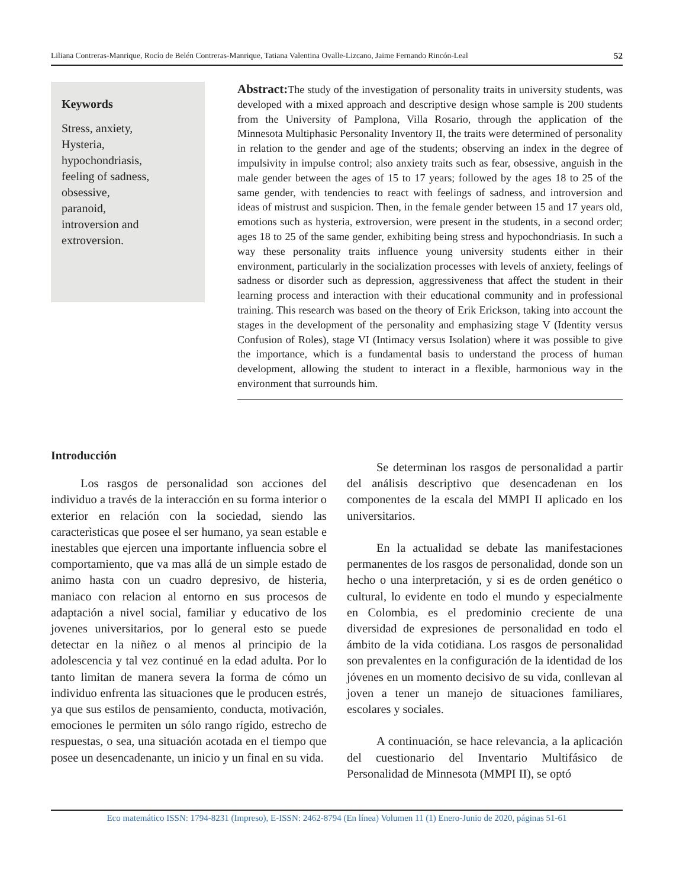Liliana Contreras-Manrique, Rocío de Belén Contreras-Manrique, Tatiana Valentina Ovalle-Lizcano, Jaime Fernando Rincón-Leal 52
Keywords
Stress, anxiety,
Hysteria,
hypochondriasis,
feeling of sadness,
obsessive,
paranoid,
introversion and
extroversion.
Abstract: The study of the investigation of personality traits in university students, was developed with a mixed approach and descriptive design whose sample is 200 students from the University of Pamplona, Villa Rosario, through the application of the Minnesota Multiphasic Personality Inventory II, the traits were determined of personality in relation to the gender and age of the students; observing an index in the degree of impulsivity in impulse control; also anxiety traits such as fear, obsessive, anguish in the male gender between the ages of 15 to 17 years; followed by the ages 18 to 25 of the same gender, with tendencies to react with feelings of sadness, and introversion and ideas of mistrust and suspicion. Then, in the female gender between 15 and 17 years old, emotions such as hysteria, extroversion, were present in the students, in a second order; ages 18 to 25 of the same gender, exhibiting being stress and hypochondriasis. In such a way these personality traits influence young university students either in their environment, particularly in the socialization processes with levels of anxiety, feelings of sadness or disorder such as depression, aggressiveness that affect the student in their learning process and interaction with their educational community and in professional training. This research was based on the theory of Erik Erickson, taking into account the stages in the development of the personality and emphasizing stage V (Identity versus Confusion of Roles), stage VI (Intimacy versus Isolation) where it was possible to give the importance, which is a fundamental basis to understand the process of human development, allowing the student to interact in a flexible, harmonious way in the environment that surrounds him.
Introducción
Los rasgos de personalidad son acciones del individuo a través de la interacción en su forma interior o exterior en relación con la sociedad, siendo las caracterìsticas que posee el ser humano, ya sean estable e inestables que ejercen una importante influencia sobre el comportamiento, que va mas allá de un simple estado de animo hasta con un cuadro depresivo, de histeria, maniaco con relacion al entorno en sus procesos de adaptación a nivel social, familiar y educativo de los jovenes universitarios, por lo general esto se puede detectar en la niñez o al menos al principio de la adolescencia y tal vez continué en la edad adulta. Por lo tanto limitan de manera severa la forma de cómo un individuo enfrenta las situaciones que le producen estrés, ya que sus estilos de pensamiento, conducta, motivación, emociones le permiten un sólo rango rígido, estrecho de respuestas, o sea, una situación acotada en el tiempo que posee un desencadenante, un inicio y un final en su vida.
Se determinan los rasgos de personalidad a partir del análisis descriptivo que desencadenan en los componentes de la escala del MMPI II aplicado en los universitarios.
En la actualidad se debate las manifestaciones permanentes de los rasgos de personalidad, donde son un hecho o una interpretación, y si es de orden genético o cultural, lo evidente en todo el mundo y especialmente en Colombia, es el predominio creciente de una diversidad de expresiones de personalidad en todo el ámbito de la vida cotidiana. Los rasgos de personalidad son prevalentes en la configuración de la identidad de los jóvenes en un momento decisivo de su vida, conllevan al joven a tener un manejo de situaciones familiares, escolares y sociales.
A continuación, se hace relevancia, a la aplicación del cuestionario del Inventario Multifásico de Personalidad de Minnesota (MMPI II), se optó
Eco matemático ISSN: 1794-8231 (Impreso), E-ISSN: 2462-8794 (En línea) Volumen 11 (1) Enero-Junio de 2020, páginas 51-61